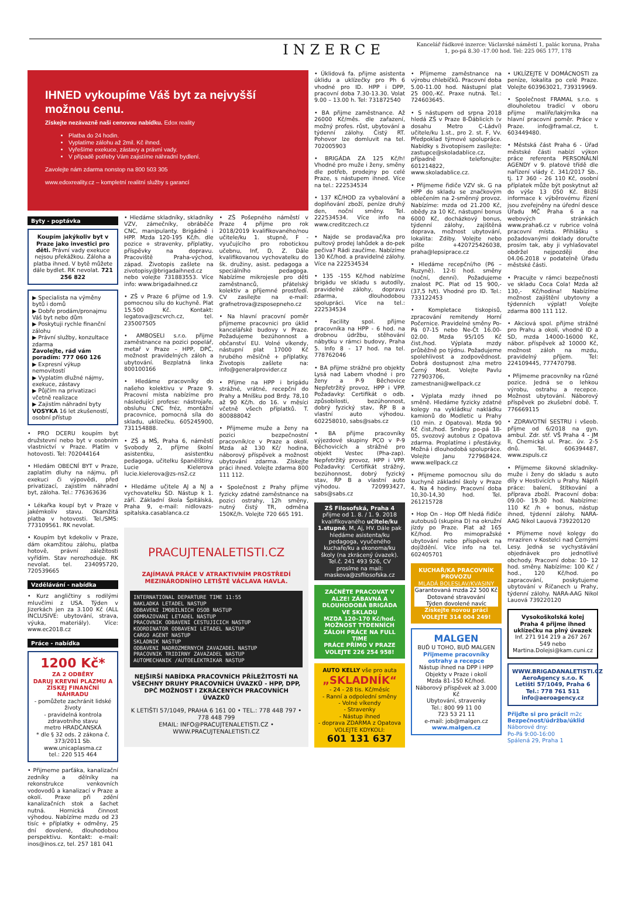INZERCE
Kancelář řádkové inzerce: Václavské náměstí 1, palác koruna, Praha 1, po-pá 8.30 -17.00 hod. Tel: 225 065 177, 178
IHNED vykoupíme Váš byt za nejvyšší možnou cenu.
Získejte nezávazně naši cenovou nabídku. Edox reality
Platba do 24 hodin.
Vyplatíme zálohu až 2mil. Kč ihned.
Vyřešíme exekuce, zástavy a právní vady.
V případě potřeby Vám zajistíme náhradní bydlení.
Zavolejte nám zdarma nonstop na 800 503 305
www.edoxreality.cz – kompletní realitní služby s garancí
Byty - poptávka
Koupím jakýkoliv byt v Praze jako investici pro děti. Právní vady exekuce nejsou překážkou. Záloha a platba ihned. V bytě můžete dále bydlet. RK nevolat. 721 256 822
▶ Specialista na výměny bytů i domů
▶ Dobře prodám/pronajmu Váš byt nebo dům
▶ Poskytuji rychle finanční zálohu
▶ Právní služby, konzultace zdarma
Zavolejte, rád vám poradím: 777 060 126
▶ Expresní výkup nemovitostí
▶ Vyplatím dlužné nájmy, exekuce, zástavy
▶ Půjčím na privatizaci včetně realizace
▶ Zajistím náhradní byty
VOSYKA 16 let zkušeností, osobní přístup
• PRO DCERU koupím byt družstevní nebo byt v osobním vlastnictví v Praze. Platím v hotovosti. Tel: 702044164
• Hledám OBECNÍ BYT v Praze, zaplatím dluhy na nájmu, při exekuci či výpovědi, před privatizací, zajistím náhradní byt, záloha. Tel.: 776363636
• Lékařka koupí byt v Praze v jakémkoliv stavu. Okamžitá platba v hotovosti. Tel./SMS: 773109561. RK nevolat.
• Koupím byt kdekoliv v Praze, dám okamžitou zálohu, platba hotově, právní záležitosti vyřídím. Stav nerozhoduje. RK nevolat. tel. 234095720, 720539665
Vzdělávání - nabídka
• Kurz angličtiny s rodilými mluvčími z USA. Týden v Jizerkách jen za 3.100 Kč (ALL INCLUSIVE: ubytování, strava, výuka, materiály). Více: www.ec2018.cz
Práce - nabídka
1200 Kč*
ZA 2 ODBĚRY
DARUJ KREVNÍ PLAZMU A ZÍSKEJ FINANČNÍ NÁHRADU
- pomůžete zachránit lidské životy
- pravidelná kontrola zdravotního stavu
metro HRADČANSKÁ
* dle § 32 ods. 2 zákona č. 373/2011 Sb.
www.unicaplasma.cz
tel.: 220 515 464
• Přijmeme parťáka, kanalizační zedníky a dělníky na rekonstrukce venkovních vodovodů a kanalizací v Praze a okolí. Praxe při zdění kanalizačních stok a šachet nutná. Hornická činnost výhodou. Nabízíme mzdu od 23 tisíc + příplatky + odměny, 25 dní dovolené, dlouhodobou perspektivu. Kontakt: e-mail: inos@inos.cz, tel. 257 181 041
• Hledáme skladníky, skladníky VZV, zámečníky, obráběče CNC, manipulanty. Brigádně i HPP. Mzda 120-195 Kč/h. dle pozice + stravenky, příplatky, příspěvky na dopravu. Pracoviště Praha-východ, západ. Životopis zašlete na zivotopisy@brigadaihned.cz nebo volejte 731883553. Více info: www.brigadaihned.cz
• ZŠ v Praze 6 přijme od 1.9. pomocnou sílu do kuchyně. Plat 15.500 Kč. Kontakt: legatova@zscvrch.cz, tel. 235007505
• AMBOSELI s.r.o. přijme zaměstnance na pozici popelář, metař v Praze – HPP, DPČ, možnost pravidelných záloh a ubytování. Bezplatná linka 800100166
• Hledáme pracovníky do našeho kolektivu v Praze 9. Pracovní místa nabízíme pro následující profese: nástrojaře, obsluhu CNC fréz, montážní pracovnice, pomocná síla do skladu, uklízečku. 605245900, 731154888.
• ZŠ a MŠ, Praha 6, náměstí Svobody 2, přijme školní asistentku, asistentku pedagoga, učitelku španělštiny. Lucie Kielerova lucie.kielerova@zs-ns2.cz
• Hledáme učitele AJ a NJ a vychovatelku ŠD. Nástup k 1. září. Základní škola Špitálská, Praha 9, e-mail: nidlovazs-spitalska.casablanca.cz
• ZŠ Pošepného náměstí v Praze 4 přijme pro rok 2018/2019 kvalifikovaného/nou učitele/ku 1. stupně, F - vyučujícího pro robotickou učebnu, Inf, D, Z. Dále kvalifikovanou vychovatelku do šk. družiny, asist. pedagoga a speciálního pedagoga. Nabízíme mikrojesle pro děti zaměstnanců, přátelský kolektiv a příjemné prostředí. CV zasílejte na e-mail: grafnetrova@zsposepneho.cz
• Na hlavní pracovní poměr přijmeme pracovnici pro úklid kancelářské budovy v Praze. Požadujeme bezúhonnost a občanství EU. Volné víkendy, nástupní plat 17000 Kč hrubého měsíčně + příplatky. Životopis zašlete na: info@generalprovider.cz
• Přijme na HPP i brigádu strážné, vrátné, recepční do Prahy a Mníšku pod Brdy. 78,10 až 90 Kč/h. do 16. v měsíci včetně všech příplatků. T. 800888042
• Přijmeme muže a ženy na pozici bezpečnostní pracovník/ce v Praze a okolí. Mzda až 130 Kč/ hodina, náborový příspěvek a možnost ubytování zdarma. Získejte práci ihned. Volejte zdarma 800 111 112.
• Společnost z Prahy přijme fyzicky zdatné zaměstnance na pozici ostrahy, 12h směny, nutný čistý TR, odměna 150Kč/h. Volejte 720 665 191.
PRACUJTENALETISTI.CZ
ZAJÍMAVÁ PRÁCE V ATRAKTIVNÍM PROSTŘEDÍ MEZINÁRODNÍHO LETIŠTĚ VÁCLAVA HAVLA.
INTERNATIONAL DEPARTURE TIME 11:55
NAKLADKA LETADEL NASTUP
ODBAVENI IMOBILNICH OSOB NASTUP
ODMRAZOVANI LETADEL NASTUP
PRACOVNIK ODBAVENI CESTUJICICH NASTUP
KOORDINATOR ODBAVENI LETADEL NASTUP
CARGO AGENT NASTUP
SKLADNIK NASTUP
ODBAVENI NADROZMERNYCH ZAVAZADEL NASTUP
PRACOVNIK TRIDIRNY ZAVAZADEL NASTUP
AUTOMECHANIK /AUTOELEKTRIKAR NASTUP
NEJŠIRŠÍ NABÍDKA PRACOVNÍCH PŘÍLEŽITOSTÍ NA VŠECHNY DRUHY PRACOVNÍCH ÚVAZKŮ - HPP, DPP, DPČ MOŽNOST I ZKRÁCENÝCH PRACOVNÍCH ÚVAZKŮ
K LETIŠTI 57/1049, PRAHA 6 161 00 • TEL.: 778 448 797 • 778 448 799
EMAIL: INFO@PRACUJTENALETISTI.CZ • WWW.PRACUJTENALETISTI.CZ
• Úklidová fa. přijme asistenta úklidu a uklízečky pro Ph 6 vhodné pro ID. HPP i DPP, pracovní doba 7.30-13.30. Volat 9.00 – 13.00 h. Tel: 731872540
• BA přijme zaměstnance. Až 26000 Kč/měs. dle zařazení, možný profes. růst, ubytování a týdenní zálohy. Čistý RT. Pohovor lze domluvit na tel. 702005903
• BRIGÁDA ZA 125 Kč/h! Vhodné pro muže i ženy, směny dle potřeb, prodejny po celé Praze, s nástupem ihned. Více na tel.: 222534534
• 137 KČ/HOD za vybalování a doplňování zboží, peníze druhý den, noční směny. Tel. 222534534. Více info na www.creditczech.cz
• Najde se prodavač/ka pro pultový prodej lahůdek a do-pek pečiva? Rádi zaučíme. Nabízíme 130 Kč/hod. a pravidelné zálohy. Více na 222534534
• 135 -155 Kč/hod nabízíme brigádu ve skladu s autodíly, pravidelné zálohy, dopravu zdarma, dlouhodobou spolupráci. Více na tel.: 222534534
• Facility spol. přijme pracovníka na HPP - 6 hod. na drobnou údržbu, stěhování nábytku v rámci budovy, Praha 5. Info 8 - 17 hod. na tel. 778762046
• BA přijme strážné pro objekty Lysá nad Labem vhodné i pro ženy a P-9 Běchovice Nepřetržitý provoz, HPP i VPP. Požadavky: Certifikát o odb. způsobilosti, bezúhonnost, dobrý fyzický stav, ŘP B a vlastní auto výhodou. 602258010, sabs@sabs.cz
• BA přijme pracovníky výjezdové skupiny PCO v P-9 Běchovicích a strážné pro objekt Vestec (Pha-zap). Nepřetržitý provoz, HPP i VPP. Požadavky: Certifikát strážný, bezúhonnost, dobrý fyzický stav, ŘP B a vlastní auto výhodou. 720993427, sabs@sabs.cz
ZŠ Filosofská, Praha 4
přijme od 1. 8. / 1. 9. 2018 kvalifikovaného učitele/ku 1.stupně, M, Aj, HV. Dále pak hledáme asistenta/ku pedagoga, vyučeného kuchaře/ku a ekonoma/ku školy (na zkrácený úvazek).
Tel.č. 241 493 926, CV prosíme na mail: maskova@zsfilosofska.cz
ZAČNĚTE PRACOVAT V ALZE! ZÁBAVNÁ A DLOUHODOBÁ BRIGÁDA VE SKLADU
MZDA 120–170 Kč/hod. MOŽNOST TÝDENNÍCH ZÁLOH PRÁCE NA FULL TIME
PRÁCE PŘÍMO V PRAZE VOLEJTE 226 254 958!
AUTO KELLY vše pro auta
„SKLADNÍK“
- 24 - 28 tis. Kč/měsíc
- Ranní a odpolední směny
- Volné víkendy
- Stravenky
- Nástup ihned
- doprava ZDARMA z Opatova
VOLEJTE KDYKOLI:
601 131 637
• Přijmeme zaměstnance na výrobu chlebíčků. Pracovní doba 5.00-11.00 hod. Nástupní plat 25 000,-Kč. Praxe nutná. Tel.: 724603645.
• S nástupem od srpna 2018 hledá ZŠ v Praze 8-Ďáblicích (v dosahu Metro C-Ládví) učitele/ku 1.st., pro 2. st. F, Vv. Předpoklad týmové spolupráce. Nabídky s životopisem zasílejte: zastupce@skoladablice.cz, případně telefonujte: 601214822, www.skoladablice.cz.
• Přijmeme řidiče VZV sk. G na HPP do skladu se značkovým oblečením na 2-směnný provoz. Nabízíme: mzda od 21.200 Kč, obědy za 10 Kč, nástupní bonus 6000 Kč, docházkový bonus, týdenní zálohy, zajištěná doprava, možnost ubytování, lokalita: Zdiby. Volejte nebo pište +420725426038, praha@lepsiprace.cz
• Hledáme recepční/ho (P6 – Ruzyně). 12-ti hod. směny (noční, denní). Požadujeme znalost PC. Plat od 15 900,- (37,5 h/t). Vhodné pro ID. Tel.: 733122453
• Kompletace tiskopisů, zpracování remitendy Horní Počernice. Pravidelné směny Po-Pá 07-15 nebo Ne-Čt 16.00-02.00. Mzda 95/105 Kč čist./hod. Výplata mzdy průběžně po týdnu. Požadujeme spolehlivost a zodpovědnost. Dobrá dostupnost z/na metro Černý Most. Volejte Pavlu 727903706, zamestnani@wellpack.cz
• Výplata mzdy ihned po směně. Hledáme fyzicky zdatné kolegy na vykládku/ nakládku kamionů do Modletic u Prahy (10 min. z Opatova). Mzda 90 Kč čist./hod. Směny po-pá 18-05, svozový autobus z Opatova zdarma. Proplatíme i přestávky. Možná i dlouhodobá spolupráce. Volejte Janu 727968424. www.wellpack.cz
• Přijmeme pomocnou sílu do kuchyně základní školy v Praze 4. Na 4 hodiny. Pracovní doba 10,30-14,30 hod. Tel. 261215728
• Hop On - Hop Off hledá řidiče autobusů (skupina D) na okružní jízdy po Praze. Plat až 165 Kč/hod. Pro mimopražské ubytování nebo příspěvek na dojíždění. Více info na tel. 602405701
KUCHAŘ/KA PRACOVNÍK PROVOZU
MLADÁ BOLESLAV/KVASINY
Garantovaná mzda 22 500 Kč
Dotované stravování
Týden dovolené navíc
Získejte novou práci VOLEJTE 314 004 249!
MALGEN
BUĎ U TOHO, BUĎ MALGEN
Přijmeme pracovníky ostrahy a recepce
Nástup ihned na DPP i HPP
Objekty v Praze i okolí
Mzda 81-150 Kč/hod.
Náborový příspěvek až 3.000 Kč
Ubytování, stravenky
Tel.: 800 99 11 00
723 53 21 11
e-mail: job@malgen.cz
www.malgen.cz
• UKLÍZEJTE V DOMÁCNOSTI za peníze, lokalita po celé Praze. Volejte 603963021, 739319969.
• Společnost FRAMAL s.r.o. s dlouholetou tradicí v oboru přijme malíře/lakýrníka na hlavní pracovní poměr. Práce v Praze. info@framal.cz, t. 603449480.
• Městská část Praha 6 - Úřad městské části nabízí výkon práce referenta PERSONÁLNÍ AGENDY v 9. platové třídě dle nařízení vlády č. 341/2017 Sb., tj. 17 360 - 26 110 Kč, osobní příplatek může být poskytnut až do výše 13 050 Kč. Bližší informace k výběrovému řízení jsou zveřejněny na úřední desce Úřadu MČ Praha 6 a na webových stránkách www.praha6.cz v rubrice volná pracovní místa. Přihlášku s požadovanými doklady doručte prosím tak, aby ji vyhlašovatel obdržel nejpozději dne 04.06.2018 v podatelně Úřadu městské části.
• Pracujte v rámci bezpečnosti ve skladu Coca Cola! Mzda až 130,- Kč/hodina! Nabízíme možnost zajištění ubytovny a týdenních výplat! Volejte zdarma 800 111 112.
• Akciová spol. přijme strážné pro Prahu a okolí, vhodné ID a SD, mzda 14000-16000 Kč, nábor. příspěvek až 10000 Kč, možnost záloh na mzdu, pravidelný příjem. Tel: 224109445, 777470798.
• Přijmeme pracovníky na různé pozice. Jedná se o lehkou výrobu, ostrahu a recepce. Možnost ubytování. Náborový příspěvek po zkušební době. T. 776669115
• ZDRAVOTNÍ SESTRU i všeob. přijme od 6/2018 na gyn. ambul. Zdr. stř. VŠ Praha 4 - JM II, Chemická ul. Prac. úv. 2-5 dnů. Tel. 606394487, www.zspuls.cz
• Přijmeme šikovné skladníky- muže i ženy do skladu s auto díly v Hostivicích u Prahy. Náplň práce: balení, štítkování a příprava zboží. Pracovní doba: 09.00- 19.30 hod. Nabízíme: 110 Kč /h + bonus, nástup ihned, týdenní zálohy. NARA-AAG Nikol Lauová 739220120
• Přijmeme nové kolegy do mrazíren v Kostelci nad Černými Lesy. Jedná se vychystávání objednávek pro jednotlivé obchody. Pracovní doba: 10- 12 hod. směny. Nabízíme: 100 Kč / hod., 120 Kč/hod. po zapracování, poskytujeme ubytování v Říčanech u Prahy, týdenní zálohy. NARA-AAG Nikol Lauová 739220120
Vysokoškolská kolej Praha 4 přijme ihned uklízečku na plný úvazek
Inf. 271 914 219 a 267 267 549 nebo Martina.Dolejsi@kam.cuni.cz
WWW.BRIGADANALETISTI.CZ
AeroAgency s.r.o. K Letišti 57/1049, Praha 6
Tel.: 778 761 511
info@aeroagency.cz
Přijďte si pro práci! m2c
Bezpečnost/údržba/úklid
Náborové dny:
Po-Pá 9:00-16:00
Spálená 29, Praha 1